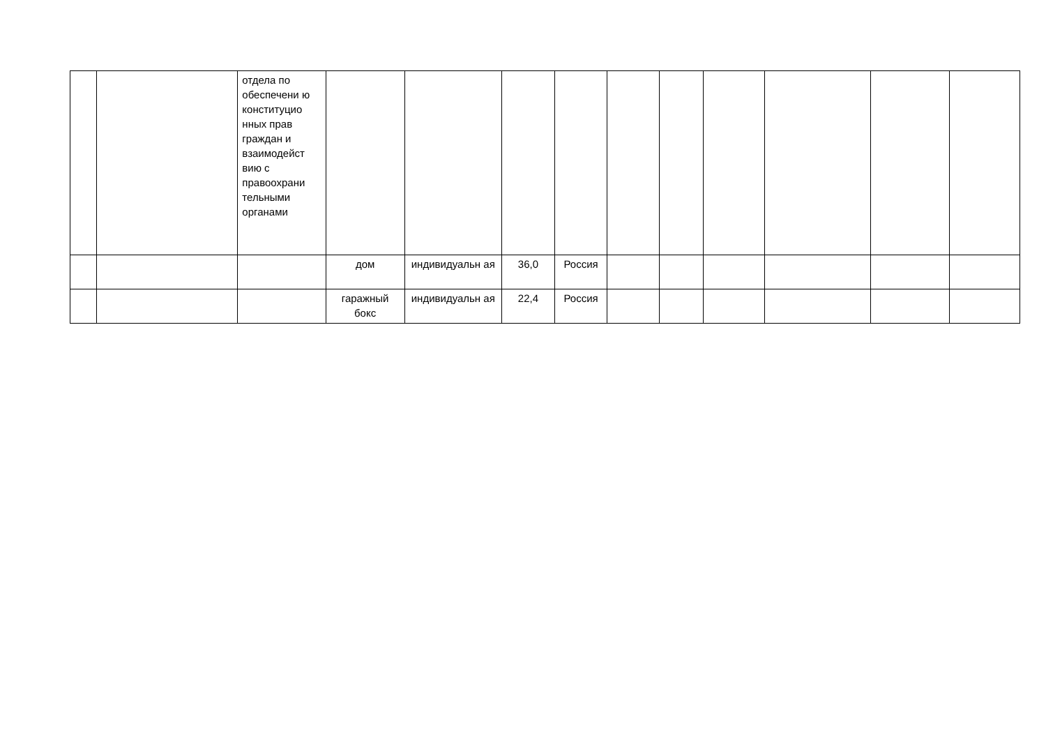| | | отдела по обеспечени ю конституцио нных прав граждан и взаимодейст вию с правоохрани тельными органами | | | | | | | | | | |
| | | | дом | индивидуальн ая | 36,0 | Россия | | | | | | |
| | | | гаражный бокс | индивидуальн ая | 22,4 | Россия | | | | | | |